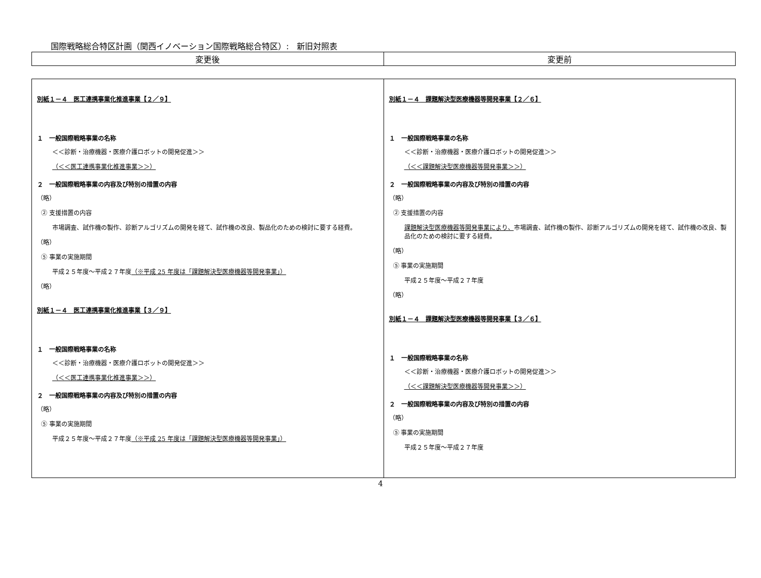国際戦略総合特区計画（関西イノベーション国際戦略総合特区）:　新旧対照表
| 変更後 | 変更前 |
| --- | --- |
| 別紙１－４ 医工連携事業化推進事業【２／９】 １ 一般国際戦略事業の名称 ＜＜診断・治療機器・医療介護ロボットの開発促進＞＞ （＜＜医工連携事業化推進事業＞＞） ２ 一般国際戦略事業の内容及び特別の措置の内容 （略） ② 支援措置の内容 市場調査、試作機の製作、診断アルゴリズムの開発を経て、試作機の改良、製品化のための検討に要する経費。 （略） ⑤ 事業の実施期間 平成２５年度～平成２７年度 （※平成 25 年度は「課題解決型医療機器等開発事業」） （略） 別紙１－４ 医工連携事業化推進事業【３／９】 １ 一般国際戦略事業の名称 ＜＜診断・治療機器・医療介護ロボットの開発促進＞＞ （＜＜医工連携事業化推進事業＞＞） ２ 一般国際戦略事業の内容及び特別の措置の内容 （略） ⑤ 事業の実施期間 平成２５年度～平成２７年度 （※平成 25 年度は「課題解決型医療機器等開発事業」） | 別紙１－４ 課題解決型医療機器等開発事業【２／６】 １ 一般国際戦略事業の名称 ＜＜診断・治療機器・医療介護ロボットの開発促進＞＞ （＜＜課題解決型医療機器等開発事業＞＞） ２ 一般国際戦略事業の内容及び特別の措置の内容 （略） ② 支援措置の内容 課題解決型医療機器等開発事業により、 市場調査、試作機の製作、診断アルゴリズムの開発を経て、試作機の改良、製品化のための検討に要する経費。 （略） ⑤ 事業の実施期間 平成２５年度～平成２７年度 （略） 別紙１－４ 課題解決型医療機器等開発事業【３／６】 １ 一般国際戦略事業の名称 ＜＜診断・治療機器・医療介護ロボットの開発促進＞＞ （＜＜課題解決型医療機器等開発事業＞＞） ２ 一般国際戦略事業の内容及び特別の措置の内容 （略） ⑤ 事業の実施期間 平成２５年度～平成２７年度 |
4